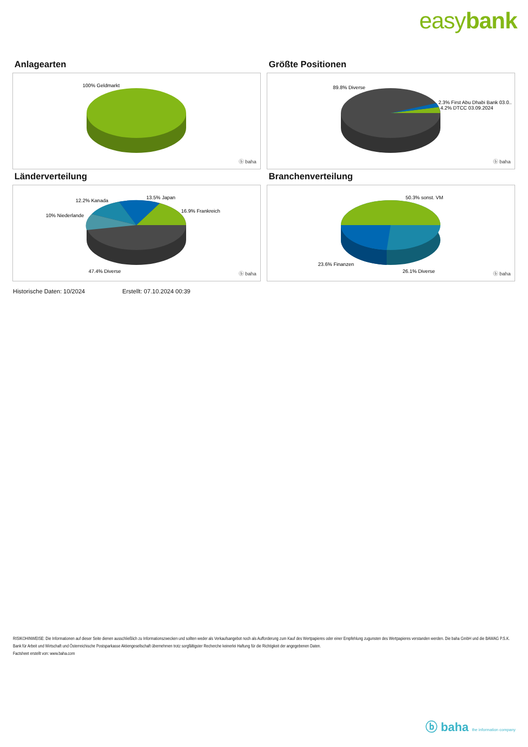easybank
Anlagearten
100% Geldmarkt
ⓑ baha
Größte Positionen
89.8% Diverse
2.3% First Abu Dhabi Bank 03.0..
4.2% DTCC 03.09.2024
ⓑ baha
Länderverteilung
13.5% Japan
12.2% Kanada
16.9% Frankreich
10% Niederlande
47.4% Diverse
ⓑ baha
Branchenverteilung
50.3% sonst. VM
23.6% Finanzen
26.1% Diverse
ⓑ baha
Historische Daten: 10/2024 Erstellt: 07.10.2024 00:39
RISIKOHINWEISE: Die Informationen auf dieser Seite dienen ausschließlich zu Informationszwecken und sollten weder als Verkaufsangebot noch als Aufforderung zum Kauf des Wertpapieres oder einer Empfehlung zugunsten des Wertpapieres verstanden werden. Die baha GmbH und die BAWAG P.S.K. Bank für Arbeit und Wirtschaft und Österreichische Postsparkasse Aktiengesellschaft übernehmen trotz sorgfältigster Recherche keinerlei Haftung für die Richtigkeit der angegebenen Daten.
Factsheet erstellt von: www.baha.com
ⓑ baha the information company